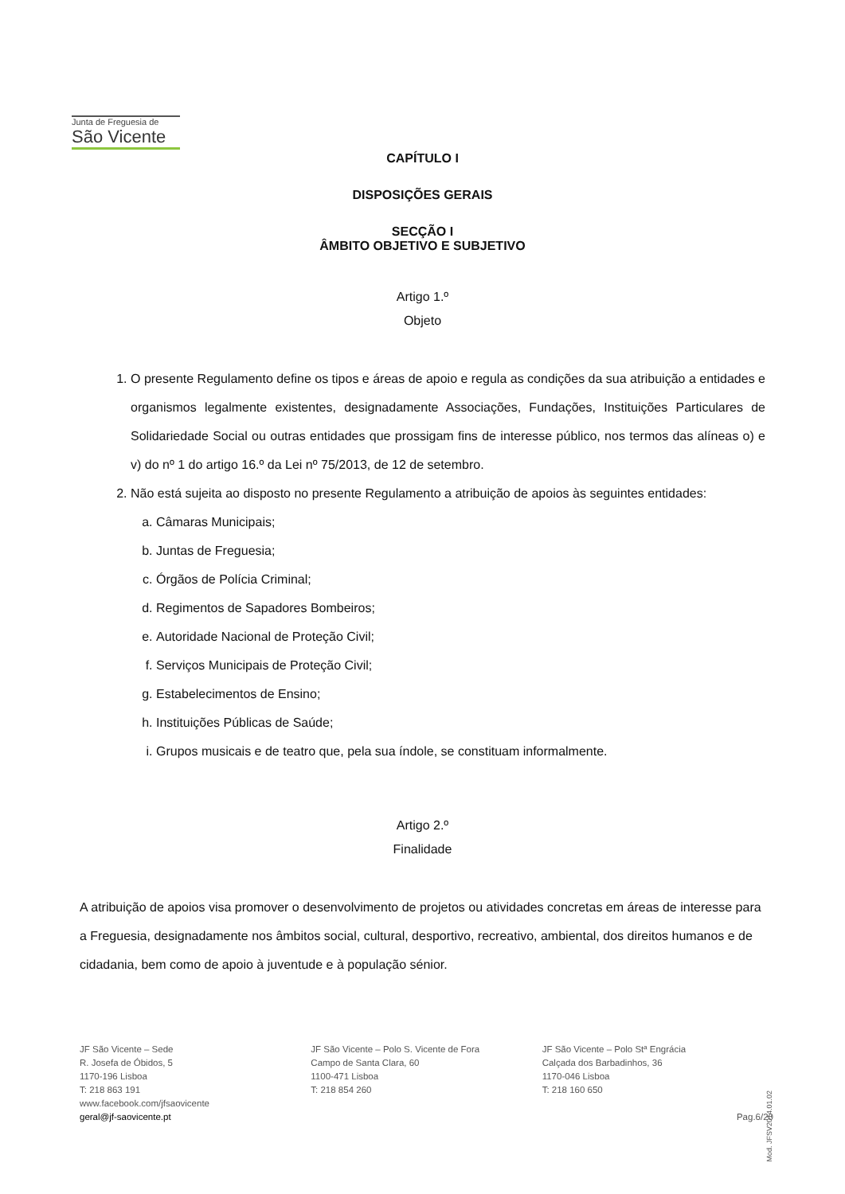Junta de Freguesia de
São Vicente
CAPÍTULO I
DISPOSIÇÕES GERAIS
SECÇÃO I
ÂMBITO OBJETIVO E SUBJETIVO
Artigo 1.º
Objeto
1. O presente Regulamento define os tipos e áreas de apoio e regula as condições da sua atribuição a entidades e organismos legalmente existentes, designadamente Associações, Fundações, Instituições Particulares de Solidariedade Social ou outras entidades que prossigam fins de interesse público, nos termos das alíneas o) e v) do nº 1 do artigo 16.º da Lei nº 75/2013, de 12 de setembro.
2. Não está sujeita ao disposto no presente Regulamento a atribuição de apoios às seguintes entidades:
a. Câmaras Municipais;
b. Juntas de Freguesia;
c. Órgãos de Polícia Criminal;
d. Regimentos de Sapadores Bombeiros;
e. Autoridade Nacional de Proteção Civil;
f. Serviços Municipais de Proteção Civil;
g. Estabelecimentos de Ensino;
h. Instituições Públicas de Saúde;
i. Grupos musicais e de teatro que, pela sua índole, se constituam informalmente.
Artigo 2.º
Finalidade
A atribuição de apoios visa promover o desenvolvimento de projetos ou atividades concretas em áreas de interesse para a Freguesia, designadamente nos âmbitos social, cultural, desportivo, recreativo, ambiental, dos direitos humanos e de cidadania, bem como de apoio à juventude e à população sénior.
JF São Vicente – Sede
R. Josefa de Óbidos, 5
1170-196 Lisboa
T: 218 863 191
www.facebook.com/jfsaovicente
geral@jf-saovicente.pt
JF São Vicente – Polo S. Vicente de Fora
Campo de Santa Clara, 60
1100-471 Lisboa
T: 218 854 260
JF São Vicente – Polo Stª Engrácia
Calçada dos Barbadinhos, 36
1170-046 Lisboa
T: 218 160 650
Pag.6/20
Mod. JFSV2014.01.02